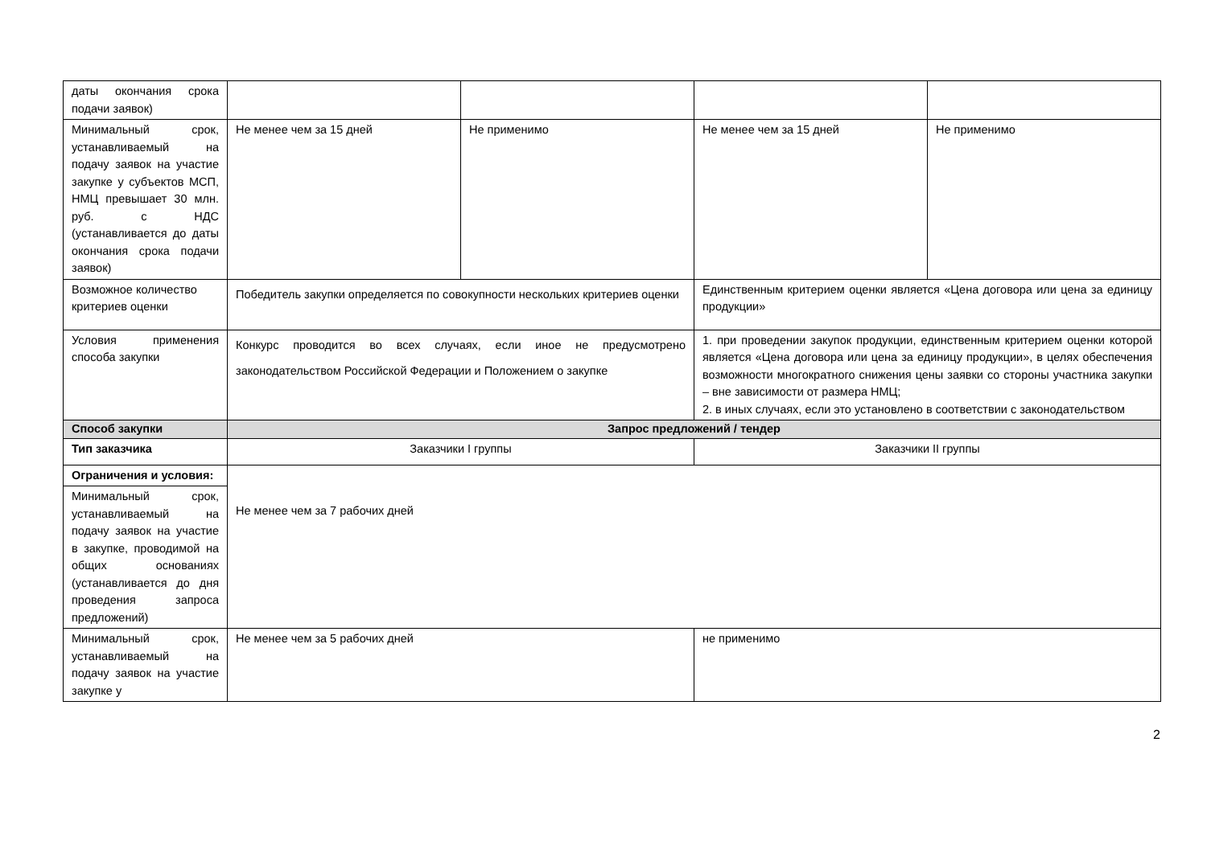| даты окончания срока подачи заявок) | | | | |
| Минимальный срок, устанавливаемый на подачу заявок на участие закупке у субъектов МСП, НМЦ превышает 30 млн. руб. с НДС (устанавливается до даты окончания срока подачи заявок) | Не менее чем за 15 дней | Не применимо | Не менее чем за 15 дней | Не применимо |
| Возможное количество критериев оценки | Победитель закупки определяется по совокупности нескольких критериев оценки | | Единственным критерием оценки является «Цена договора или цена за единицу продукции» | |
| Условия применения способа закупки | Конкурс проводится во всех случаях, если иное не предусмотрено законодательством Российской Федерации и Положением о закупке | | 1. при проведении закупок продукции, единственным критерием оценки которой является «Цена договора или цена за единицу продукции», в целях обеспечения возможности многократного снижения цены заявки со стороны участника закупки – вне зависимости от размера НМЦ; 2. в иных случаях, если это установлено в соответствии с законодательством | |
| Способ закупки | Запрос предложений / тендер | | | |
| Тип заказчика | Заказчики I группы | | Заказчики II группы | |
| Ограничения и условия: | Не менее чем за 7 рабочих дней | | | |
| Минимальный срок, устанавливаемый на подачу заявок на участие в закупке, проводимой на общих основаниях (устанавливается до дня проведения запроса предложений) | | | | |
| Минимальный срок, устанавливаемый на подачу заявок на участие закупке у | Не менее чем за 5 рабочих дней | | не применимо | |
2